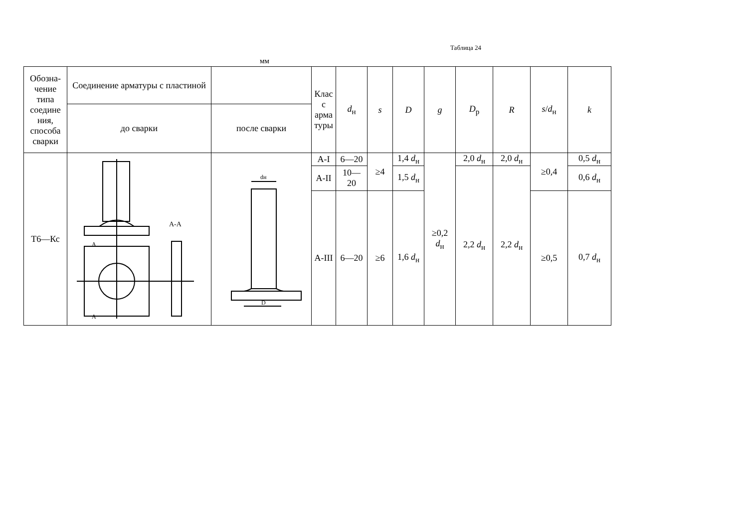Таблица 24
мм
| Обозна- чение типа соедине ния, способа сварки | Соединение арматуры с пластиной | | Клас с арма туры | d<sub>н</sub> | s | D | g | D<sub>р</sub> | R | s / d<sub>н</sub> | k |
| --- | --- | --- | --- | --- | --- | --- | --- | --- | --- | --- | --- |
| | до сварки | после сварки | | | | | | | | | |
| Т6—Кс | A-A A A | dн D | А-I | 6—20 | ≥4 | 1,4 d<sub>н</sub> | ≥0,2 d<sub>н</sub> | 2,0 d<sub>н</sub> | 2,0 d<sub>н</sub> | ≥0,4 | 0,5 d<sub>н</sub> |
| | | | А-II | 10— 20 | | 1,5 d<sub>н</sub> | | 2,2 d<sub>н</sub> | 2,2 d<sub>н</sub> | | 0,6 d<sub>н</sub> |
| | | | А-III | 6—20 | ≥6 | 1,6 d<sub>н</sub> | | | | ≥0,5 | 0,7 d<sub>н</sub> |